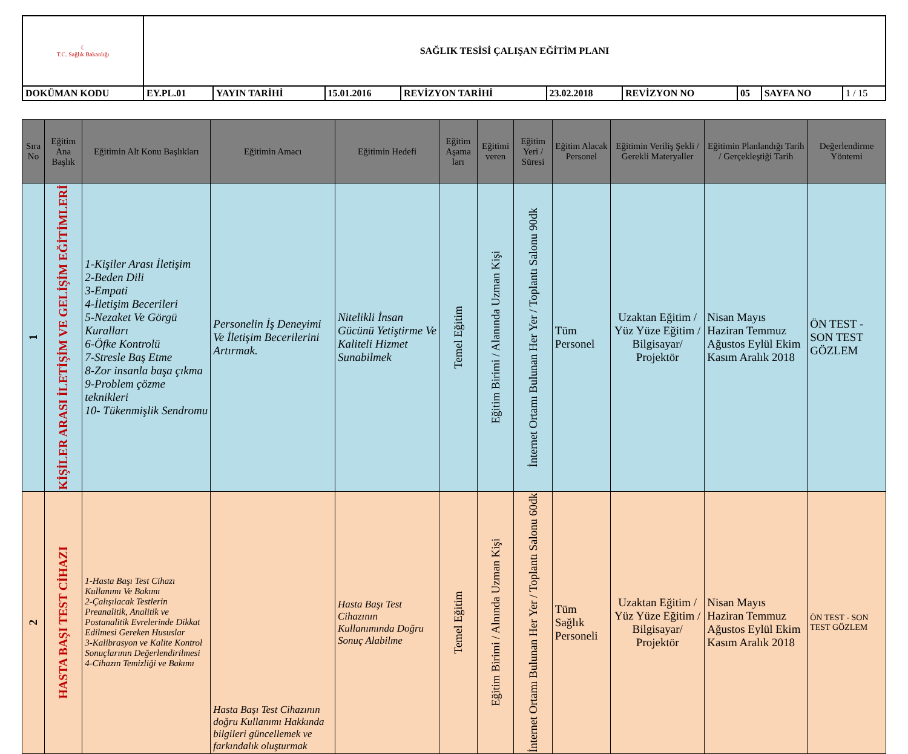| ☾ T.C. Sağlık Bakanlığı | SAĞLIK TESİSİ ÇALIŞAN EĞİTİM PLANI | | | | | | | | |
| DOKÜMAN KODU | EY.PL.01 | YAYIN TARİHİ | 15.01.2016 | REVİZYON TARİHİ | 23.02.2018 | REVİZYON NO | 05 | SAYFA NO | 1 / 15 |
| Sıra No | Eğitim Ana Başlık | Eğitimin Alt Konu Başlıkları | Eğitimin Amacı | Eğitimin Hedefi | Eğitim Aşama ları | Eğitimi veren | Eğitim Yeri / Süresi | Eğitim Alacak Personel | Eğitimin Veriliş Şekli / Gerekli Materyaller | Eğitimin Planlandığı Tarih / Gerçekleştiği Tarih | Değerlendirme Yöntemi |
| --- | --- | --- | --- | --- | --- | --- | --- | --- | --- | --- | --- |
| 1 | KİŞİLER ARASI İLETİŞİM VE GELİŞİM EĞİTİMLERİ | 1-Kişiler Arası İletişim 2-Beden Dili 3-Empati 4-İletişim Becerileri 5-Nezaket Ve Görgü Kuralları 6-Öfke Kontrolü 7-Stresle Baş Etme 8-Zor insanla başa çıkma 9-Problem çözme teknikleri 10- Tükenmişlik Sendromu | Personelin İş Deneyimi Ve İletişim Becerilerini Artırmak. | Nitelikli İnsan Gücünü Yetiştirme Ve Kaliteli Hizmet Sunabilmek | Temel Eğitim | Eğitim Birimi / Alanında Uzman Kişi | İnternet Ortamı Bulunan Her Yer / Toplantı Salonu 90dk | Tüm Personel | Uzaktan Eğitim / Yüz Yüze Eğitim / Bilgisayar/ Projektör | Nisan Mayıs Haziran Temmuz Ağustos Eylül Ekim Kasım Aralık 2018 | ÖN TEST - SON TEST GÖZLEM |
| 2 | HASTA BAŞI TEST CİHAZI | 1-Hasta Başı Test Cihazı Kullanımı Ve Bakımı 2-Çalışılacak Testlerin Preanalitik, Analitik ve Postanalitik Evrelerinde Dikkat Edilmesi Gereken Hususlar 3-Kalibrasyon ve Kalite Kontrol Sonuçlarının Değerlendirilmesi 4-Cihazın Temizliği ve Bakımı | Hasta Başı Test Cihazının doğru Kullanımı Hakkında bilgileri güncellemek ve farkındalık oluşturmak | Hasta Başı Test Cihazının Kullanımında Doğru Sonuç Alabilme | Temel Eğitim | Eğitim Birimi / Alnında Uzman Kişi | İnternet Ortamı Bulunan Her Yer / Toplantı Salonu 60dk | Tüm Sağlık Personeli | Uzaktan Eğitim / Yüz Yüze Eğitim / Bilgisayar/ Projektör | Nisan Mayıs Haziran Temmuz Ağustos Eylül Ekim Kasım Aralık 2018 | ÖN TEST - SON TEST GÖZLEM |